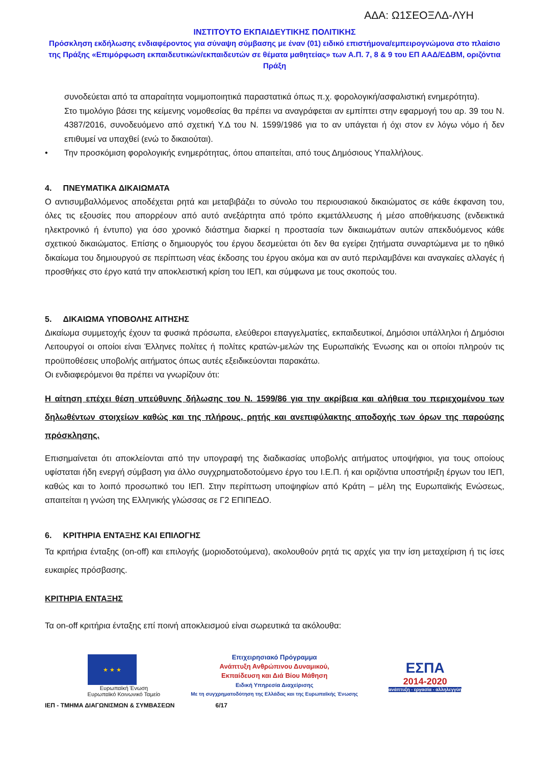ΑΔΑ: Ω1ΣΕΟΞΛΔ-ΛΥΗ
ΙΝΣΤΙΤΟΥΤΟ ΕΚΠΑΙΔΕΥΤΙΚΗΣ ΠΟΛΙΤΙΚΗΣ
Πρόσκληση εκδήλωσης ενδιαφέροντος για σύναψη σύμβασης με έναν (01) ειδικό επιστήμονα/εμπειρογνώμονα στο πλαίσιο της Πράξης «Επιμόρφωση εκπαιδευτικών/εκπαιδευτών σε θέματα μαθητείας» των Α.Π. 7, 8 & 9 του ΕΠ ΑΑΔ/ΕΔΒΜ, οριζόντια Πράξη
συνοδεύεται από τα απαραίτητα νομιμοποιητικά παραστατικά όπως π.χ. φορολογική/ασφαλιστική ενημερότητα).
Στο τιμολόγιο βάσει της κείμενης νομοθεσίας θα πρέπει να αναγράφεται αν εμπίπτει στην εφαρμογή του αρ. 39 του Ν. 4387/2016, συνοδευόμενο από σχετική Υ.Δ του Ν. 1599/1986 για το αν υπάγεται ή όχι στον εν λόγω νόμο ή δεν επιθυμεί να υπαχθεί (ενώ το δικαιούται).
• Την προσκόμιση φορολογικής ενημερότητας, όπου απαιτείται, από τους Δημόσιους Υπαλλήλους.
4. ΠΝΕΥΜΑΤΙΚΑ ΔΙΚΑΙΩΜΑΤΑ
Ο αντισυμβαλλόμενος αποδέχεται ρητά και μεταβιβάζει το σύνολο του περιουσιακού δικαιώματος σε κάθε έκφανση του, όλες τις εξουσίες που απορρέουν από αυτό ανεξάρτητα από τρόπο εκμετάλλευσης ή μέσο αποθήκευσης (ενδεικτικά ηλεκτρονικό ή έντυπο) για όσο χρονικό διάστημα διαρκεί η προστασία των δικαιωμάτων αυτών απεκδυόμενος κάθε σχετικού δικαιώματος. Επίσης ο δημιουργός του έργου δεσμεύεται ότι δεν θα εγείρει ζητήματα συναρτώμενα με το ηθικό δικαίωμα του δημιουργού σε περίπτωση νέας έκδοσης του έργου ακόμα και αν αυτό περιλαμβάνει και αναγκαίες αλλαγές ή προσθήκες στο έργο κατά την αποκλειστική κρίση του ΙΕΠ, και σύμφωνα με τους σκοπούς του.
5. ΔΙΚΑΙΩΜΑ ΥΠΟΒΟΛΗΣ ΑΙΤΗΣΗΣ
Δικαίωμα συμμετοχής έχουν τα φυσικά πρόσωπα, ελεύθεροι επαγγελματίες, εκπαιδευτικοί, Δημόσιοι υπάλληλοι ή Δημόσιοι Λειτουργοί οι οποίοι είναι Έλληνες πολίτες ή πολίτες κρατών-μελών της Ευρωπαϊκής Ένωσης και οι οποίοι πληρούν τις προϋποθέσεις υποβολής αιτήματος όπως αυτές εξειδικεύονται παρακάτω.
Οι ενδιαφερόμενοι θα πρέπει να γνωρίζουν ότι:
Η αίτηση επέχει θέση υπεύθυνης δήλωσης του Ν. 1599/86 για την ακρίβεια και αλήθεια του περιεχομένου των δηλωθέντων στοιχείων καθώς και της πλήρους, ρητής και ανεπιφύλακτης αποδοχής των όρων της παρούσης πρόσκλησης.
Επισημαίνεται ότι αποκλείονται από την υπογραφή της διαδικασίας υποβολής αιτήματος υποψήφιοι, για τους οποίους υφίσταται ήδη ενεργή σύμβαση για άλλο συγχρηματοδοτούμενο έργο του Ι.Ε.Π. ή και οριζόντια υποστήριξη έργων του ΙΕΠ, καθώς και το λοιπό προσωπικό του ΙΕΠ. Στην περίπτωση υποψηφίων από Κράτη – μέλη της Ευρωπαϊκής Ενώσεως, απαιτείται η γνώση της Ελληνικής γλώσσας σε Γ2 ΕΠΙΠΕΔΟ.
6. ΚΡΙΤΗΡΙΑ ΕΝΤΑΞΗΣ ΚΑΙ ΕΠΙΛΟΓΗΣ
Τα κριτήρια ένταξης (on-off) και επιλογής (μοριοδοτούμενα), ακολουθούν ρητά τις αρχές για την ίση μεταχείριση ή τις ίσες ευκαιρίες πρόσβασης.
ΚΡΙΤΗΡΙΑ ΕΝΤΑΞΗΣ
Τα on-off κριτήρια ένταξης επί ποινή αποκλεισμού είναι σωρευτικά τα ακόλουθα:
★ ★ ★
Ευρωπαϊκή Ένωση
Ευρωπαϊκό Κοινωνικό Ταμείο
Επιχειρησιακό Πρόγραμμα
Ανάπτυξη Ανθρώπινου Δυναμικού,
Εκπαίδευση και Διά Βίου Μάθηση
Ειδική Υπηρεσία Διαχείρισης
Με τη συγχρηματοδότηση της Ελλάδας και της Ευρωπαϊκής Ένωσης
ΕΣΠΑ
2014-2020
ανάπτυξη - εργασία - αλληλεγγύη
ΙΕΠ - ΤΜΗΜΑ ΔΙΑΓΩΝΙΣΜΩΝ & ΣΥΜΒΑΣΕΩΝ 6/17